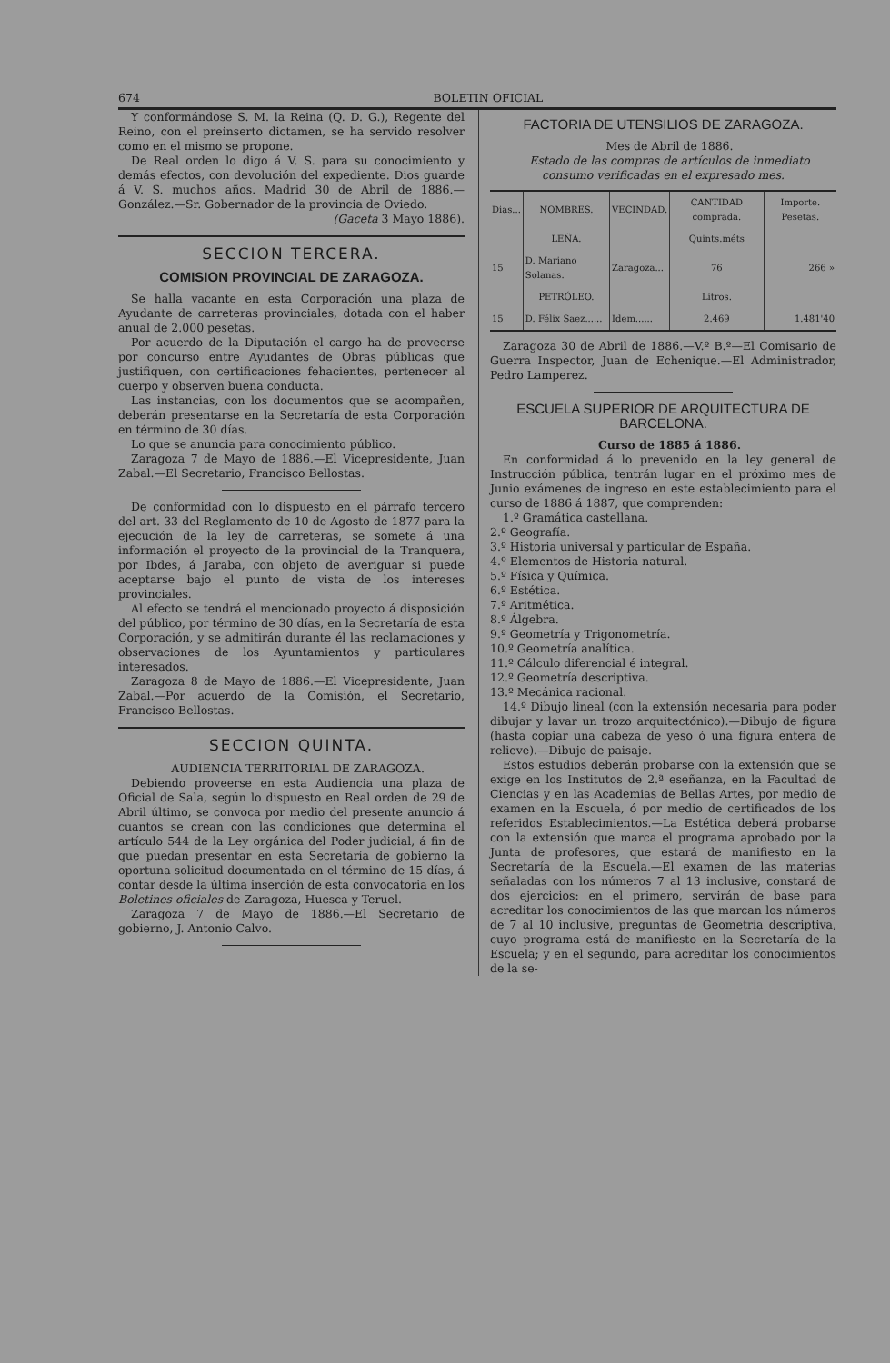674 BOLETIN OFICIAL
Y conformándose S. M. la Reina (Q. D. G.), Regente del Reino, con el preinserto dictamen, se ha servido resolver como en el mismo se propone.
De Real orden lo digo á V. S. para su conocimiento y demás efectos, con devolución del expediente. Dios guarde á V. S. muchos años. Madrid 30 de Abril de 1886.—González.—Sr. Gobernador de la provincia de Oviedo.
(Gaceta 3 Mayo 1886).
SECCION TERCERA.
COMISION PROVINCIAL DE ZARAGOZA.
Se halla vacante en esta Corporación una plaza de Ayudante de carreteras provinciales, dotada con el haber anual de 2.000 pesetas.
Por acuerdo de la Diputación el cargo ha de proveerse por concurso entre Ayudantes de Obras públicas que justifiquen, con certificaciones fehacientes, pertenecer al cuerpo y observen buena conducta.
Las instancias, con los documentos que se acompañen, deberán presentarse en la Secretaría de esta Corporación en término de 30 días.
Lo que se anuncia para conocimiento público.
Zaragoza 7 de Mayo de 1886.—El Vicepresidente, Juan Zabal.—El Secretario, Francisco Bellostas.
De conformidad con lo dispuesto en el párrafo tercero del art. 33 del Reglamento de 10 de Agosto de 1877 para la ejecución de la ley de carreteras, se somete á una información el proyecto de la provincial de la Tranquera, por Ibdes, á Jaraba, con objeto de averiguar si puede aceptarse bajo el punto de vista de los intereses provinciales.
Al efecto se tendrá el mencionado proyecto á disposición del público, por término de 30 días, en la Secretaría de esta Corporación, y se admitirán durante él las reclamaciones y observaciones de los Ayuntamientos y particulares interesados.
Zaragoza 8 de Mayo de 1886.—El Vicepresidente, Juan Zabal.—Por acuerdo de la Comisión, el Secretario, Francisco Bellostas.
SECCION QUINTA.
AUDIENCIA TERRITORIAL DE ZARAGOZA.
Debiendo proveerse en esta Audiencia una plaza de Oficial de Sala, según lo dispuesto en Real orden de 29 de Abril último, se convoca por medio del presente anuncio á cuantos se crean con las condiciones que determina el artículo 544 de la Ley orgánica del Poder judicial, á fin de que puedan presentar en esta Secretaría de gobierno la oportuna solicitud documentada en el término de 15 días, á contar desde la última inserción de esta convocatoria en los Boletines oficiales de Zaragoza, Huesca y Teruel.
Zaragoza 7 de Mayo de 1886.—El Secretario de gobierno, J. Antonio Calvo.
FACTORIA DE UTENSILIOS DE ZARAGOZA.
Mes de Abril de 1886.
Estado de las compras de artículos de inmediato consumo verificadas en el expresado mes.
| Dias... | NOMBRES. | VECINDAD. | CANTIDAD comprada. | Importe. Pesetas. |
| --- | --- | --- | --- | --- |
| | LEÑA. | | Quints.méts | |
| 15 | D. Mariano Solanas. | Zaragoza... | 76 | 266 » |
| | PETRÓLEO. | | Litros. | |
| 15 | D. Félix Saez...... | Idem...... | 2.469 | 1.481'40 |
Zaragoza 30 de Abril de 1886.—V.º B.º—El Comisario de Guerra Inspector, Juan de Echenique.—El Administrador, Pedro Lamperez.
ESCUELA SUPERIOR DE ARQUITECTURA DE BARCELONA.
Curso de 1885 á 1886.
En conformidad á lo prevenido en la ley general de Instrucción pública, tentrán lugar en el próximo mes de Junio exámenes de ingreso en este establecimiento para el curso de 1886 á 1887, que comprenden:
1.º Gramática castellana.
2.º Geografía.
3.º Historia universal y particular de España.
4.º Elementos de Historia natural.
5.º Física y Química.
6.º Estética.
7.º Aritmética.
8.º Álgebra.
9.º Geometría y Trigonometría.
10.º Geometría analítica.
11.º Cálculo diferencial é integral.
12.º Geometría descriptiva.
13.º Mecánica racional.
14.º Dibujo lineal (con la extensión necesaria para poder dibujar y lavar un trozo arquitectónico).—Dibujo de figura (hasta copiar una cabeza de yeso ó una figura entera de relieve).—Dibujo de paisaje.
Estos estudios deberán probarse con la extensión que se exige en los Institutos de 2.ª eseñanza, en la Facultad de Ciencias y en las Academias de Bellas Artes, por medio de examen en la Escuela, ó por medio de certificados de los referidos Establecimientos.—La Estética deberá probarse con la extensión que marca el programa aprobado por la Junta de profesores, que estará de manifiesto en la Secretaría de la Escuela.—El examen de las materias señaladas con los números 7 al 13 inclusive, constará de dos ejercicios: en el primero, servirán de base para acreditar los conocimientos de las que marcan los números de 7 al 10 inclusive, preguntas de Geometría descriptiva, cuyo programa está de manifiesto en la Secretaría de la Escuela; y en el segundo, para acreditar los conocimientos de la se-